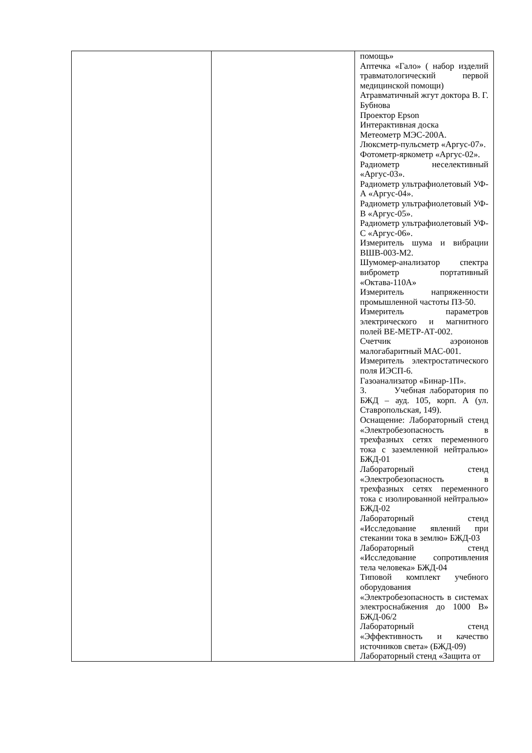| | | помощь» Аптечка «Гало» ( набор изделий травматологический первой медицинской помощи) Атравматичный жгут доктора В. Г. Бубнова Проектор Epson Интерактивная доска Метеометр МЭС-200А. Люксметр-пульсметр «Аргус-07». Фотометр-яркометр «Аргус-02». Радиометр неселективный «Аргус-03». Радиометр ультрафиолетовый УФ-А «Аргус-04». Радиометр ультрафиолетовый УФ-В «Аргус-05». Радиометр ультрафиолетовый УФ-С «Аргус-06». Измеритель шума и вибрации ВШВ-003-М2. Шумомер-анализатор спектра виброметр портативный «Октава-110А» Измеритель напряженности промышленной частоты ПЗ-50. Измеритель параметров электрического и магнитного полей ВЕ-МЕТР-АТ-002. Счетчик аэроионов малогабаритный МАС-001. Измеритель электростатического поля ИЭСП-6. Газоанализатор «Бинар-1П». 3. Учебная лаборатория по БЖД – ауд. 105, корп. А (ул. Ставропольская, 149). Оснащение: Лабораторный стенд «Электробезопасность в трехфазных сетях переменного тока с заземленной нейтралью» БЖД-01 Лабораторный стенд «Электробезопасность в трехфазных сетях переменного тока с изолированной нейтралью» БЖД-02 Лабораторный стенд «Исследование явлений при стекании тока в землю» БЖД-03 Лабораторный стенд «Исследование сопротивления тела человека» БЖД-04 Типовой комплект учебного оборудования «Электробезопасность в системах электроснабжения до 1000 В» БЖД-06/2 Лабораторный стенд «Эффективность и качество источников света» (БЖД-09) Лабораторный стенд «Защита от |